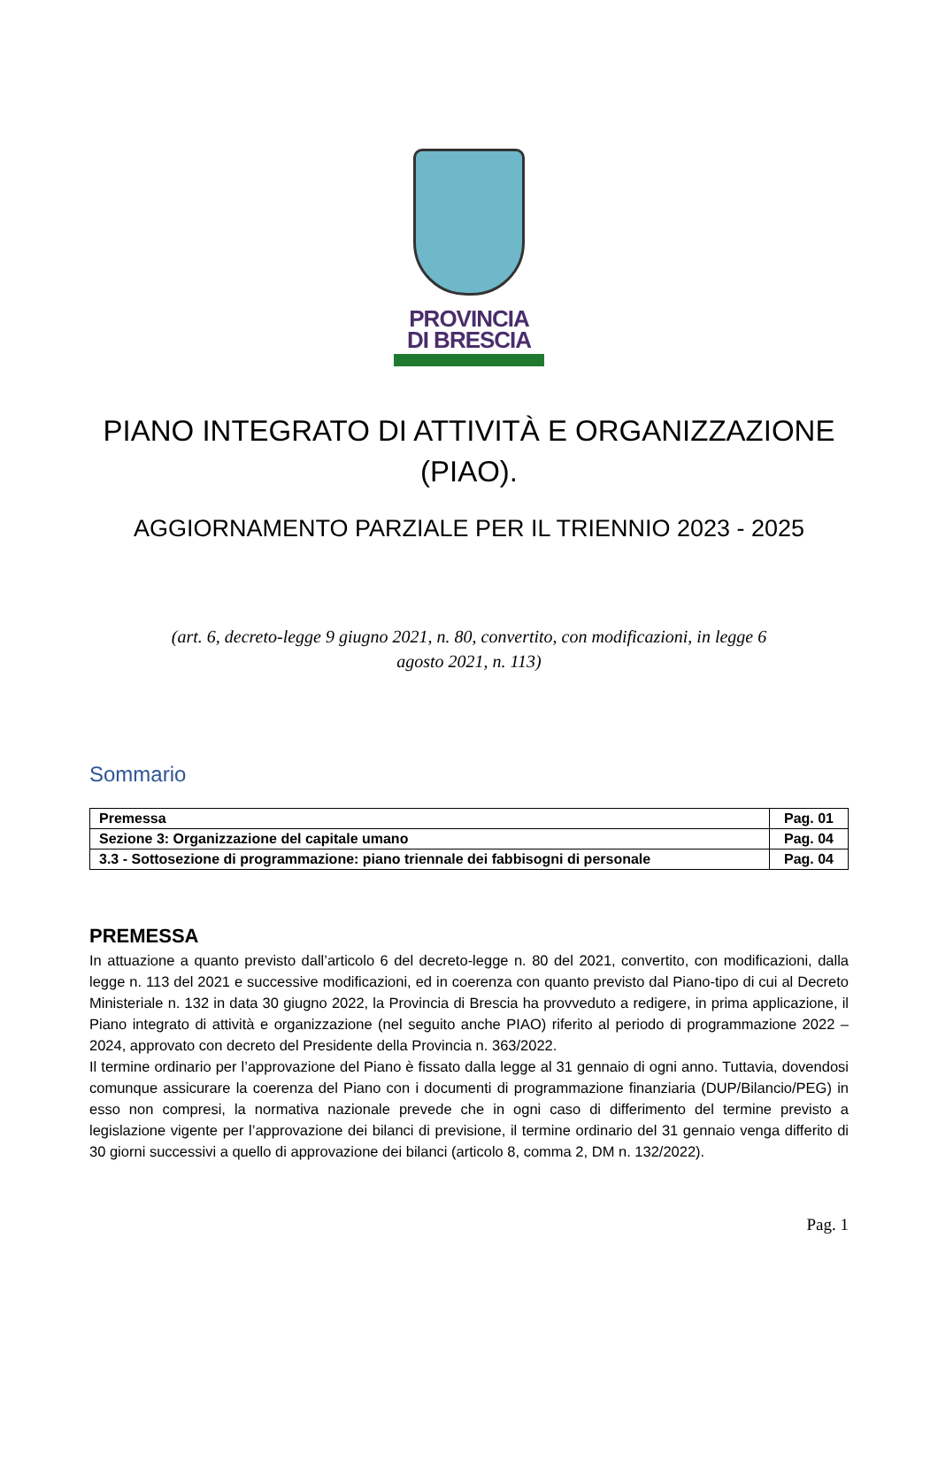PROVINCIA
DI BRESCIA
PIANO INTEGRATO DI ATTIVITÀ E ORGANIZZAZIONE (PIAO).
AGGIORNAMENTO PARZIALE PER IL TRIENNIO 2023 - 2025
(art. 6, decreto-legge 9 giugno 2021, n. 80, convertito, con modificazioni, in legge 6 agosto 2021, n. 113)
Sommario
| Premessa | Pag. 01 |
| Sezione 3: Organizzazione del capitale umano | Pag. 04 |
| 3.3 - Sottosezione di programmazione: piano triennale dei fabbisogni di personale | Pag. 04 |
PREMESSA
In attuazione a quanto previsto dall’articolo 6 del decreto-legge n. 80 del 2021, convertito, con modificazioni, dalla legge n. 113 del 2021 e successive modificazioni, ed in coerenza con quanto previsto dal Piano-tipo di cui al Decreto Ministeriale n. 132 in data 30 giugno 2022, la Provincia di Brescia ha provveduto a redigere, in prima applicazione, il Piano integrato di attività e organizzazione (nel seguito anche PIAO) riferito al periodo di programmazione 2022 – 2024, approvato con decreto del Presidente della Provincia n. 363/2022.
Il termine ordinario per l’approvazione del Piano è fissato dalla legge al 31 gennaio di ogni anno. Tuttavia, dovendosi comunque assicurare la coerenza del Piano con i documenti di programmazione finanziaria (DUP/Bilancio/PEG) in esso non compresi, la normativa nazionale prevede che in ogni caso di differimento del termine previsto a legislazione vigente per l’approvazione dei bilanci di previsione, il termine ordinario del 31 gennaio venga differito di 30 giorni successivi a quello di approvazione dei bilanci (articolo 8, comma 2, DM n. 132/2022).
Pag. 1